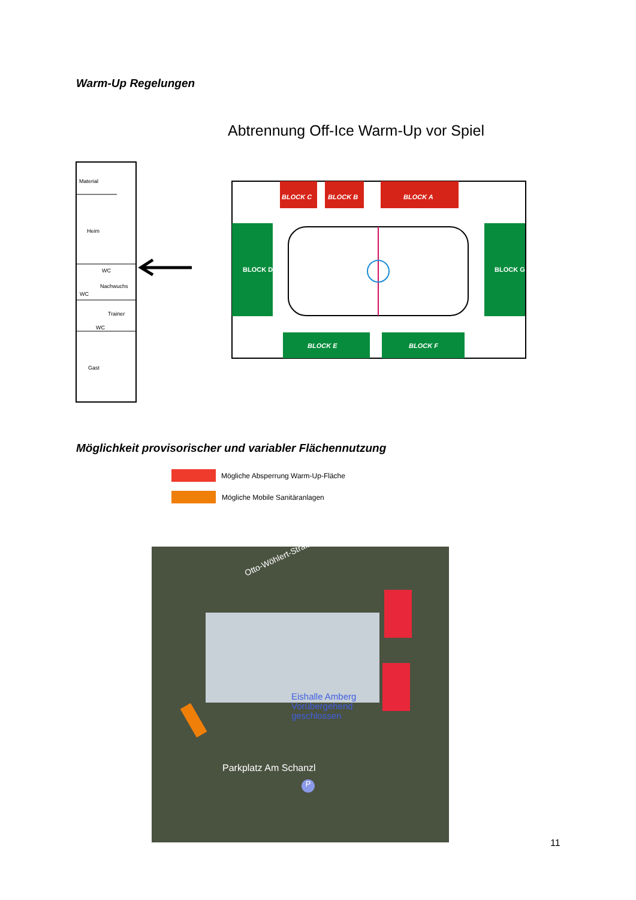Warm-Up Regelungen
Abtrennung Off-Ice Warm-Up vor Spiel
Material
Heim
Nachwuchs
Trainer
Gast
WC
WC
WC
BLOCK C
BLOCK B
BLOCK A
BLOCK D
BLOCK G
BLOCK E
BLOCK F
Möglichkeit provisorischer und variabler Flächennutzung
Mögliche Absperrung Warm-Up-Fläche
Mögliche Mobile Sanitäranlagen
Otto-Wöhlert-Straße
Eishalle Amberg
Vorübergehend
geschlossen
Parkplatz Am Schanzl
P
11